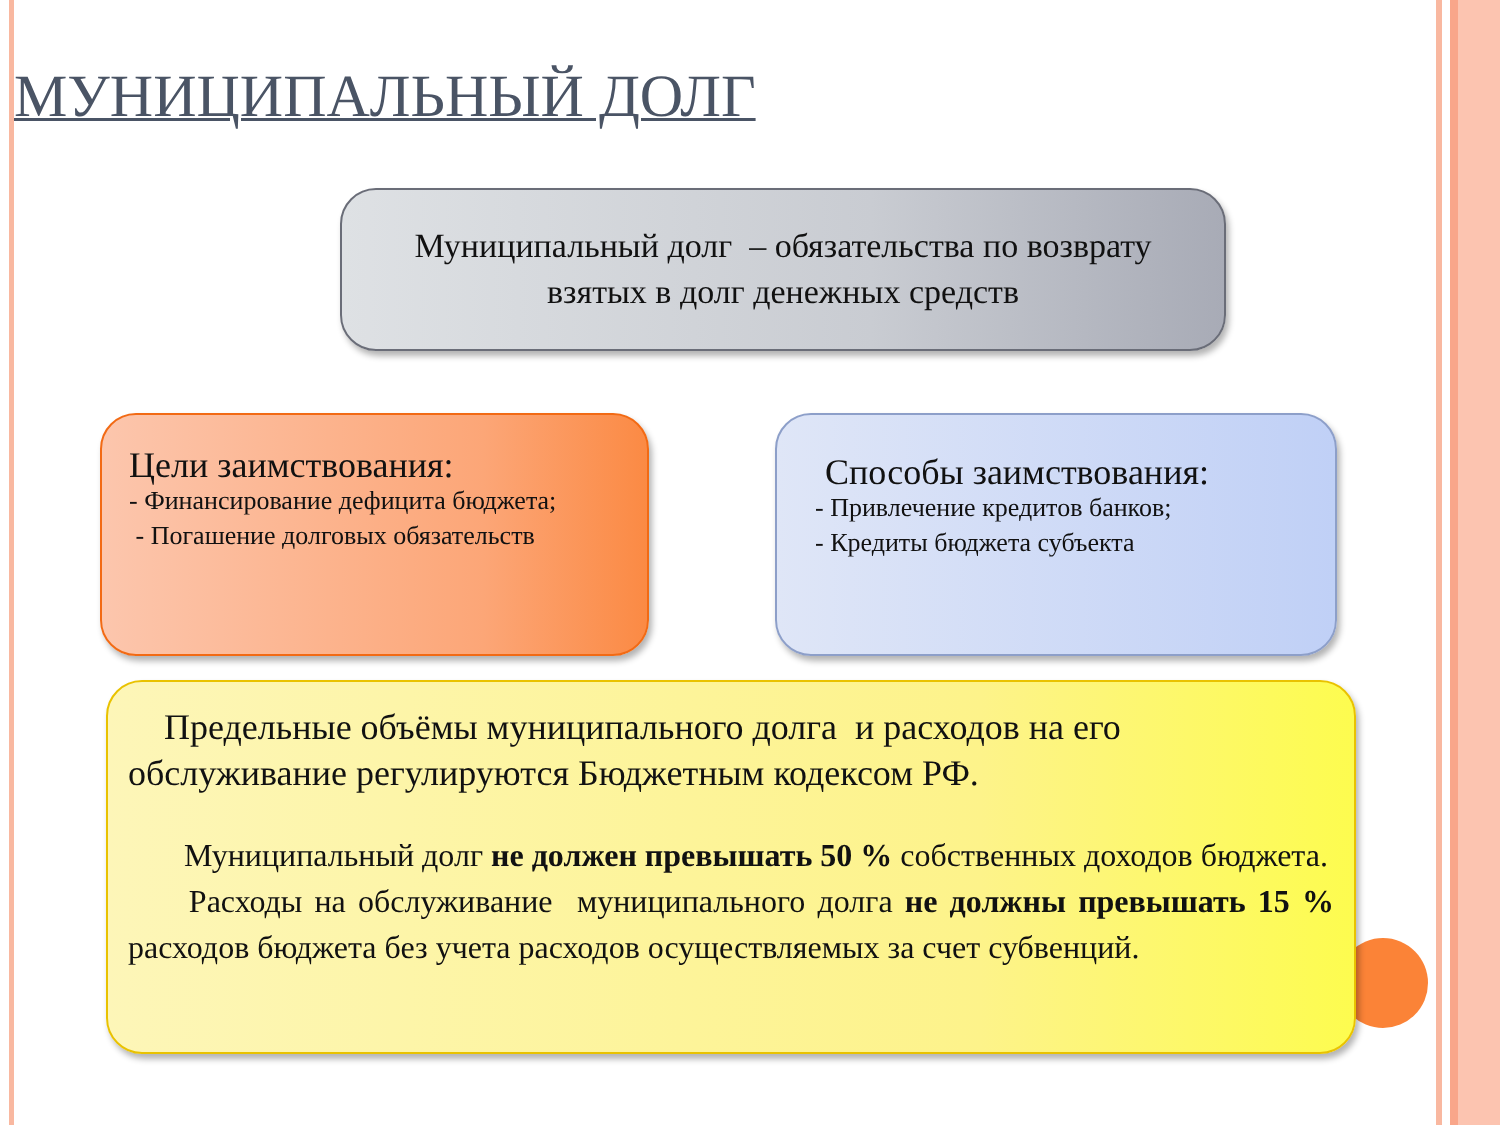МУНИЦИПАЛЬНЫЙ ДОЛГ
Муниципальный долг – обязательства по возврату
взятых в долг денежных средств
Цели заимствования:
- Финансирование дефицита бюджета;
- Погашение долговых обязательств
Способы заимствования:
- Привлечение кредитов банков;
- Кредиты бюджета субъекта
Предельные объёмы муниципального долга и расходов на его обслуживание регулируются Бюджетным кодексом РФ.
Муниципальный долг не должен превышать 50 % собственных доходов бюджета.
Расходы на обслуживание муниципального долга не должны превышать 15 % расходов бюджета без учета расходов осуществляемых за счет субвенций.